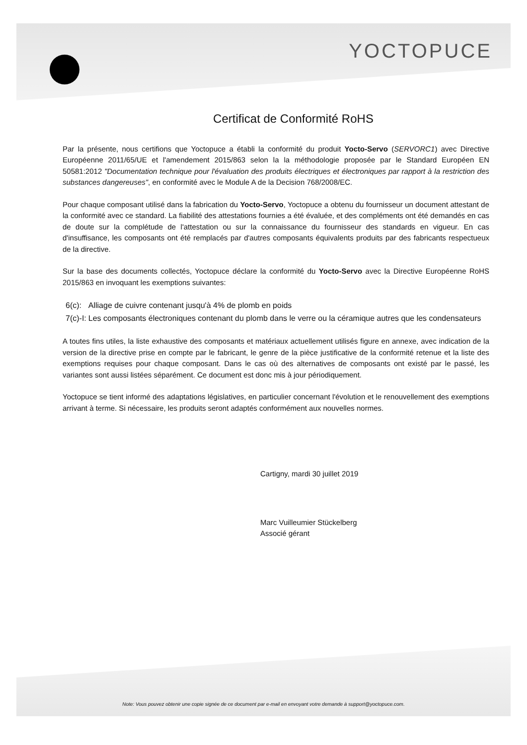YOCTOPUCE
Certificat de Conformité RoHS
Par la présente, nous certifions que Yoctopuce a établi la conformité du produit Yocto-Servo (SERVORC1) avec Directive Européenne 2011/65/UE et l'amendement 2015/863 selon la la méthodologie proposée par le Standard Européen EN 50581:2012 "Documentation technique pour l'évaluation des produits électriques et électroniques par rapport à la restriction des substances dangereuses", en conformité avec le Module A de la Decision 768/2008/EC.
Pour chaque composant utilisé dans la fabrication du Yocto-Servo, Yoctopuce a obtenu du fournisseur un document attestant de la conformité avec ce standard. La fiabilité des attestations fournies a été évaluée, et des compléments ont été demandés en cas de doute sur la complétude de l'attestation ou sur la connaissance du fournisseur des standards en vigueur. En cas d'insuffisance, les composants ont été remplacés par d'autres composants équivalents produits par des fabricants respectueux de la directive.
Sur la base des documents collectés, Yoctopuce déclare la conformité du Yocto-Servo avec la Directive Européenne RoHS 2015/863 en invoquant les exemptions suivantes:
| 6(c): | Alliage de cuivre contenant jusqu'à 4% de plomb en poids |
| 7(c)-I: | Les composants électroniques contenant du plomb dans le verre ou la céramique autres que les condensateurs |
A toutes fins utiles, la liste exhaustive des composants et matériaux actuellement utilisés figure en annexe, avec indication de la version de la directive prise en compte par le fabricant, le genre de la pièce justificative de la conformité retenue et la liste des exemptions requises pour chaque composant. Dans le cas où des alternatives de composants ont existé par le passé, les variantes sont aussi listées séparément. Ce document est donc mis à jour périodiquement.
Yoctopuce se tient informé des adaptations législatives, en particulier concernant l'évolution et le renouvellement des exemptions arrivant à terme. Si nécessaire, les produits seront adaptés conformément aux nouvelles normes.
Cartigny, mardi 30 juillet 2019
Marc Vuilleumier Stückelberg
Associé gérant
Note: Vous pouvez obtenir une copie signée de ce document par e-mail en envoyant votre demande à support@yoctopuce.com.